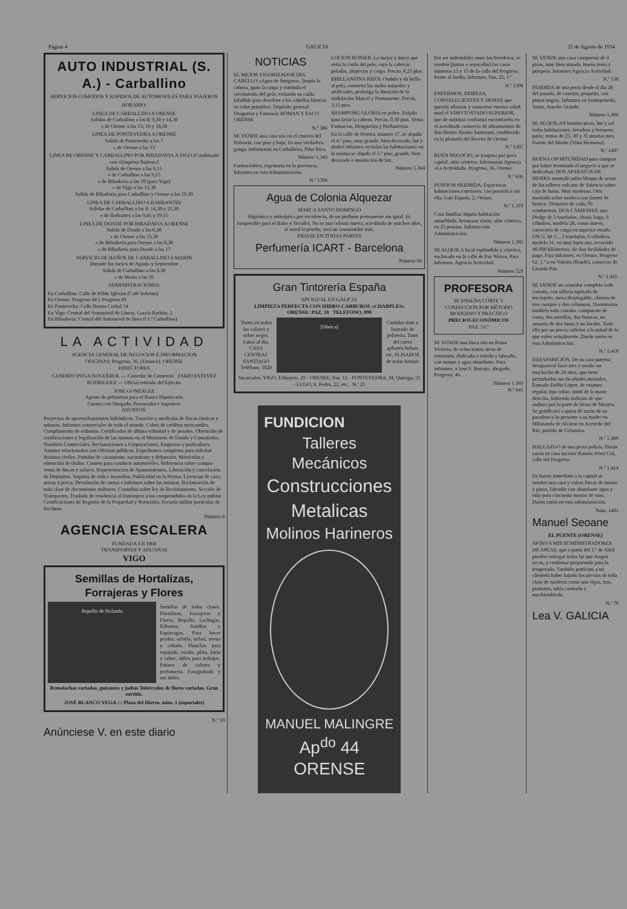Página 4 GALICIA 22 de Agosto de 1934
AUTO INDUSTRIAL (S. A.) - Carballino
SERVICIOS COMODOS Y RAPIDOS DE AUTOMOVILES PARA VIAJEROS
HORARIO:
LINEA DE CARBALLINO A ORENSE
Salidas de Carballino a las 8; 9,30 y 14,30
» de Orense a las 13; 16 y 18,30
LINEA DE PONTEVEDRA A ORENSE
Salida de Pontevedra a las 7
» de Orense a las 13
LINEA DE ORENSE Y CARBALLINO POR RIBADAVIA A VIGO (Combinada con «Empresa Suárez»)
Salida de Orense a las 9,15
» de Carballino a las 9,15
» de Ribadavia a las 10 (para Vigo)
» de Vigo a las 15,30
Salida de Ribadavia para Carballino y Orense a las 19,30
LINEA DE CARBALLINO A BARBANTES
Salidas de Carballino a las 8; 14,30 y 21,30
» de Barbantes a las 9,45 y 19,15
LINEA DE DOADE POR RIBADAVIA A ORENSE
Salida de Doade a las 6,30
» de Orense a las 15,30
» de Ribadavia para Orense a las 8,30
» de Ribadavia para Doade a las 17
SERVICIO DE BAÑOS DE CARBALLINO A MARIN
Durante los meses de Agosto y Septiembre
Salida de Carballino a las 8,30
» de Marín a las 16
ADMINISTRACIONES:
En Carballino: Calle de Pablo Iglesias (Café Sobrino)
En Orense: Progreso 44 y Progreso 81
En Pontevedra: Calle Benito Corbal 14
En Vigo: Central del Automóvil de Líneas, García Barbón, 2
En Ribadavia: Central del Automóvil de línea (Ct.ª Carballino)
LA ACTIVIDAD
AGENCIA GENERAL DE NEGOCIOS E INFORMACION
OFICINAS: Progreso, 36, (Estanco), ORENSE
DIRECTORES
CANDIDO PUGA NOGUEROL — Corredor de Comercio FABIO ESTEVEZ RODRIGUEZ — Oficial retirado del Ejército
JOSE GONZALEZ
Agente de préstamos para el Banco Hipotecario
Cuenta con Abogado, Procurador e Ingeniero
ASUNTOS:
Proyectos de aprovechamientos hidráulicos. Tasación y medición de fincas rústicas y urbanas. Informes comerciales de todo el mundo. Cobro de créditos mercantiles. Cumplimiento de exhortos. Certificados de última voluntad y de penales. Obtención de certificaciones y legalización de las mismas en el Ministerio de Estado y Consulados. Nombres Comerciales. Reclamaciones a Corporaciones, Empresas y particulares. Asuntos relacionados con Oficinas públicas. Expedientes completos para solicitar destinos civiles. Partidas de casamiento, nacimiento y defunción. Matrículas y obtención de títulos. Carnets para conducir automóviles. Referencia sobre compra-venta de fincas y solares. Representación de Ayuntamientos. Liberación y cancelación de Depósitos. Seguros de vida e incendios. Publicidad en la Prensa. Licencias de caza, armas y pesca. Devolución de cuotas e informes sobre las mismas. Reclamación de toda clase de documentos militares. Consultas sobre ley de Reclutamiento. Sección de Transportes. Traslado de residencia al Extranjero a los comprendidos en la Ley militar. Certificaciones de Registro de la Propiedad y Notariales. Escuela militar particular de Reclutas.
Número 8
AGENCIA ESCALERA
FUNDADA EN 1868
TRANSPORTES Y ADUANAS
VIGO
Semillas de Hortalizas, Forrajeras y Flores
Repollo de Holanda
Semillas de todas clases. Hortalizas, Forrajeras y Flores. Repollo, Lechugas, Rábanos, Sandías y Espárragos. Para hacer prados: asfalfa, trébol, avena y cebada. Planchas para repujado, estaño, plata, latón y cobre, útiles para trabajos. Patines de colores y perfumería. Fotograbado y sus útiles.
Remolachas variadas, guisantes y judías Tubérculos de flores variadas. Gran surtido.
JOSÉ BLANCO VEGA :-: Plaza del Hierro, núm. 1 (soportales)
N.º 10
Anúnciese V. en este diario
NOTICIAS
EL MEJOR VIGORIZADOR DEL CABELLO «Agua de Sungora», limpia la cabeza, quita la caspa y estimula el crecimiento del pelo, evitando su caída. Infalible para devolver a los cabellos blancos su color primitivo. Depósito general: Droguería y Farmacia ROMAN Y SACO ORENSE
N.º 386
SE VENDE una casa sita en el crucero del Polvorín, con piso y bajo. Es una verdadera ganga. Informarán en Carballeira, Pilar Rico.
Número 1.343
Farmacéutico, regentaría en la provincia. Informes en esta Administración.
N.º 1396
LOCION RONIER. Lo mejor y único que evita la caída del pelo, cura la calvicie, peladas, alopecias y caspa. Precio, 6,25 ptas.
BRILLANTINA RIZOL Ondula y da brillo al pelo, conserva las ondas naturales y artificiales, prolonga la duración de la ondulación Marcel y Permanente. Precio, 3,15 ptas.
SHAMPONG GLORIA en polvo. Exíjalo para lavar la cabeza. Precio, 0,30 ptas. Venta: Farmacias, Droguerías y Perfumerías
En la calle de Pereira, número 17, se alquila el 4.º piso, muy grande, bien decorado, luz y timbre eléctrico en todas las habitaciones; en la misma se alquila el 5.º piso, grande, bien decorado e instalación de luz.
Número 1.364
Agua de Colonia Alquezar
MARCA SANTO DOMINGO
Higiénica y antiséptica por excelencia, de un perfume permanente sin igual. Es insuperable para el Baño y Tocador. No es una colonia nueva, acreditada de muchos años, si usted la prueba, será un consumidor más.
PIDASE EN TODAS PARTES
Perfumería ICART - Barcelona
Número 66
Gran Tintorería España
SIN IGUAL EN GALICIA
LIMPIEZA PERFECTA CON HIDRO-CARBUROS «CHARPLES»
ORENSE: PAZ, 18 TELEFONO, 898
Tintes en todos los colores y sobre negro. Lutos al día. CASA CENTRAL SANTIAGO Teléfono, 1028
[fábrica]
Curtidos tinte y lustrado de peletería. Tinte del cuero gabanes bolsos etc. PLISADOS de todas formas
Sucursales: VIGO, Elduayen, 29 - ORENSE, Paz, 12 - PONTEVEDRA, M. Quiroga, 21 - LUGO, S. Pedro, 22, etc. N.º 25
FUNDICION
Talleres Mecánicos
Construcciones
Metalicas
Molinos Harineros
MANUEL MALINGRE
Ap<sup>do</sup> 44 ORENSE
Por ser indivisibles entre los herederos, se venden (juntas o separadas) las casas números 13 y 15 de la calle del Progreso, frente al Jardín. Informes, Paz, 25, 1.º
N.º 1398
ENFERMOS, DEBILES, CONVALECIENTES Y DEMAS que queráis afianzar y conservar vuestra salud, usad el VINO TOSTADO SUPERIOR, que de máxima confianza encontraréis en el acreditado comercio de ultramarinos de don Benito Alonso Santorum, establecido en la plazuela del Recreo de Orense
N.º 1397
BUEN NEGOCIO, se traspasa por poco capital, sitio céntrico. Informarán Agencia «La Actividad», Progreso, 36, Orense.
N.º 636
PENSION HERMIDA. Espaciosas habitaciones exteriores, con pensión o sin ella. Luis Espada, 2, Orense.
N.º 1.310
Casa familiar alquila habitación amueblada, hermosas vistas, sitio céntrico, en 25 pesetas. Informa esta Administración.
Número 1.385
SE ALQUILA local espléndido y céntrico, enclavado en la calle de Paz Nóvoa. Para informes, Agencia Actividad.
Número 529
PROFESORA
SE ENSEÑA CORTE Y CONFECCION POR MÉTODO MODERNO Y PRÁCTICO
PRECIOS ECONÓMICOS
PAZ, 53.º
SE VENDE una finca sita en Reina Victoria, de ochocientas áreas de extensión, dedicada a viñedo y labradío, con tanque y agua abundante. Para informes, a José F. Borrajo, abogado, Progreso, 46.
Número 1.393
N.º 641
SE VENDE una casa compuesta de 4 pisos, muy bien situada, buena renta y próspera. Informes Agencia Actividad.
N.º 530
PERDIDA de una perra desde el día 28 del pasado, de conejos, pequeña, con pintas negras. Informes en Soutopenedo, Venta, Aurelio Grande.
Número 1.406
SE ALQUILAN bonitos pisos, luz y sol todas habitaciones, lavadero y hermoso patio; rentas de 25, 30 y 35 pesetas mes. Fuente del Monte (Vista Hermosa).
N.º 1407
BUENA OPORTUNIDAD para comprar por haber terminado el negocio a que se dedicaban. DOS APARATOS DE SIERRA montado sobre bloque de acero de los talleres vulcano de Valencia sobre caja de bolas. Muy moderno. Otro montado sobre madera con jinetes de bronce. Diámetro de cada, 95 centímetros. DOS CAMIONES, uno Dodge de 5 toneladas, chasis largo, 6 cilindros, modelo 28, como nuevo, carrocería de carga en superior estado. UN G. M. C., 2 toneladas, 6 cilindros, modelo 31, en muy buen uso, recorrido 40.000 kilómetros. Se dan facilidades de pago. Para informes, en Orense, Progreso 62, 1.º o en Valoiro (Bande), comercio de Lisardo Paz.
N.º 1.411.
SE VENDE un comedor completo todo castaño, con sillería tapizada de terciopelo, mesa desplegable, chinero de tres cuerpos y dos columnas. Dormitorios también todo castaño, compuesto de cama, dos mesillas, dos butacas, un armario de dos lunas y un lavabo. Todo ello por un precio inferior a la mitad de lo que valen actualmente. Darán razón en esta Administración.
N.º 1.410
DESAPARICION. De su casa paterna desapareció hace mes y medio un muchacho de 24 años, que tiene perturbadas sus facultades mentales, llamado Delfín López, de estatura regular, tipo rubio, inútil de la mano derecha, habiendo indicios de que anduvo por la parte de Seara de Montes. Se gratificará a quien dé razón de su paradero o lo presente a su madre en Milananda de Alcázar en Acevedo del Río, partido de Celanova.
N.º 1.409
HALLAZGO de una perra policía. Darán razón en casa sucesor Ramón Pérez Cid, calle del Progreso.
N.º 1.414
En barrio inmediato a la capital se venden una casa y varias fincas de monte y pinos, labradío con abundante agua y viña para cincuenta moyos de vino. Darán razón en esta administración.
Núm. 1481
Manuel Seoane
EL PUENTE (ORENSE)
AVISO A MIS SUMINISTRADORES DE APEAS, que a partir del 1.º de Abril pueden entregar todas las que tengan secas, y continuar preparando para la temporada. También participo a mi clientela haber bajado los precios de toda clase de maderas como son vigas, tras, pontones, tabla canteada y machiembrada.
N.º 70
Lea V. GALICIA